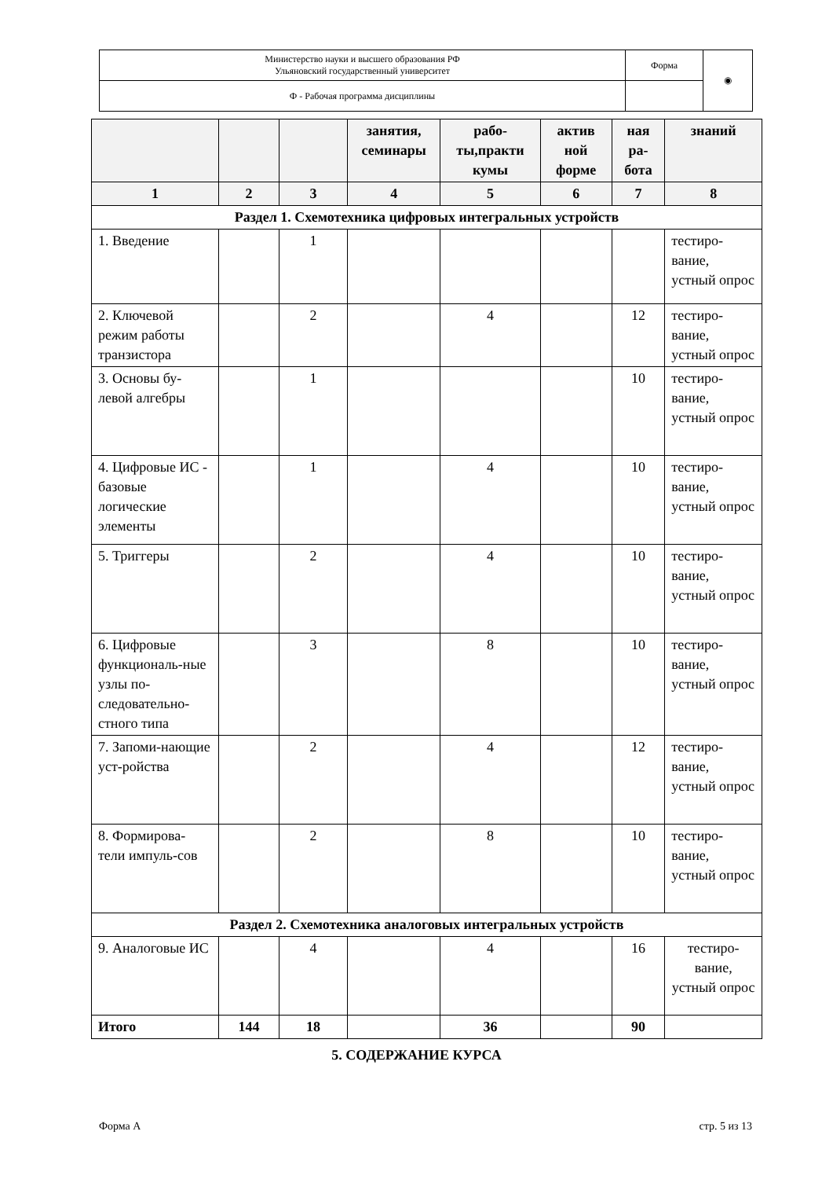| Министерство науки и высшего образования РФ Ульяновский государственный университет | Форма | ◉ |
| Ф - Рабочая программа дисциплины | | |
| | | | занятия, семинары | рабо-ты,практи кумы | актив ной форме | ная ра-бота | знаний |
| --- | --- | --- | --- | --- | --- | --- | --- |
| 1 | 2 | 3 | 4 | 5 | 6 | 7 | 8 |
| Раздел 1. Схемотехника цифровых интегральных устройств | | | | | | | |
| 1. Введение | | 1 | | | | | тестиро-вание, устный опрос |
| 2. Ключевой режим работы транзистора | | 2 | | 4 | | 12 | тестиро-вание, устный опрос |
| 3. Основы бу-левой алгебры | | 1 | | | | 10 | тестиро-вание, устный опрос |
| 4. Цифровые ИС - базовые логические элементы | | 1 | | 4 | | 10 | тестиро-вание, устный опрос |
| 5. Триггеры | | 2 | | 4 | | 10 | тестиро-вание, устный опрос |
| 6. Цифровые функциональ-ные узлы по-следовательно-стного типа | | 3 | | 8 | | 10 | тестиро-вание, устный опрос |
| 7. Запоми-нающие уст-ройства | | 2 | | 4 | | 12 | тестиро-вание, устный опрос |
| 8. Формирова-тели импуль-сов | | 2 | | 8 | | 10 | тестиро-вание, устный опрос |
| Раздел 2. Схемотехника аналоговых интегральных устройств | | | | | | | |
| 9. Аналоговые ИС | | 4 | | 4 | | 16 | тестиро-вание, устный опрос |
| Итого | 144 | 18 | | 36 | | 90 | |
5. СОДЕРЖАНИЕ КУРСА
Форма А стр. 5 из 13